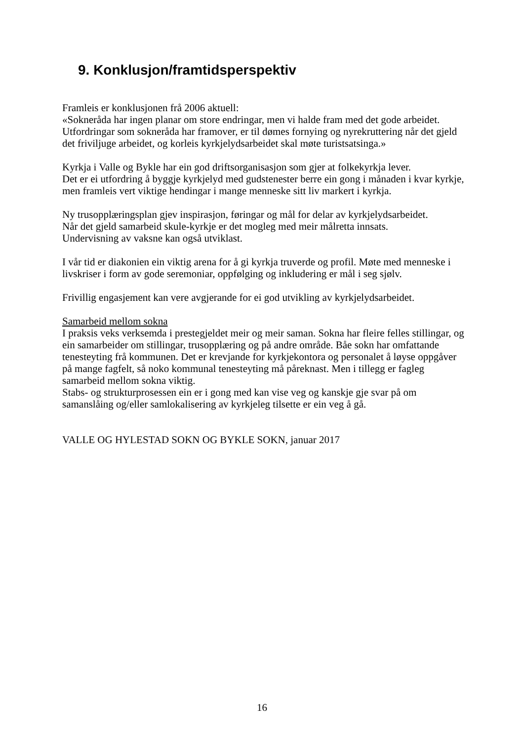9. Konklusjon/framtidsperspektiv
Framleis er konklusjonen frå 2006 aktuell:
«Sokneråda har ingen planar om store endringar, men vi halde fram med det gode arbeidet. Utfordringar som sokneråda har framover, er til dømes fornying og nyrekruttering når det gjeld det friviljuge arbeidet, og korleis kyrkjelydsarbeidet skal møte turistsatsinga.»
Kyrkja i Valle og Bykle har ein god driftsorganisasjon som gjer at folkekyrkja lever.
Det er ei utfordring å byggje kyrkjelyd med gudstenester berre ein gong i månaden i kvar kyrkje, men framleis vert viktige hendingar i mange menneske sitt liv markert i kyrkja.
Ny trusopplæringsplan gjev inspirasjon, føringar og mål for delar av kyrkjelydsarbeidet.
Når det gjeld samarbeid skule-kyrkje er det mogleg med meir målretta innsats.
Undervisning av vaksne kan også utviklast.
I vår tid er diakonien ein viktig arena for å gi kyrkja truverde og profil. Møte med menneske i livskriser i form av gode seremoniar, oppfølging og inkludering er mål i seg sjølv.
Frivillig engasjement kan vere avgjerande for ei god utvikling av kyrkjelydsarbeidet.
Samarbeid mellom sokna
I praksis veks verksemda i prestegjeldet meir og meir saman. Sokna har fleire felles stillingar, og ein samarbeider om stillingar, trusopplæring og på andre område. Båe sokn har omfattande tenesteyting frå kommunen. Det er krevjande for kyrkjekontora og personalet å løyse oppgåver på mange fagfelt, så noko kommunal tenesteyting må påreknast. Men i tillegg er fagleg samarbeid mellom sokna viktig.
Stabs- og strukturprosessen ein er i gong med kan vise veg og kanskje gje svar på om samanslåing og/eller samlokalisering av kyrkjeleg tilsette er ein veg å gå.
VALLE OG HYLESTAD SOKN OG BYKLE SOKN, januar 2017
16